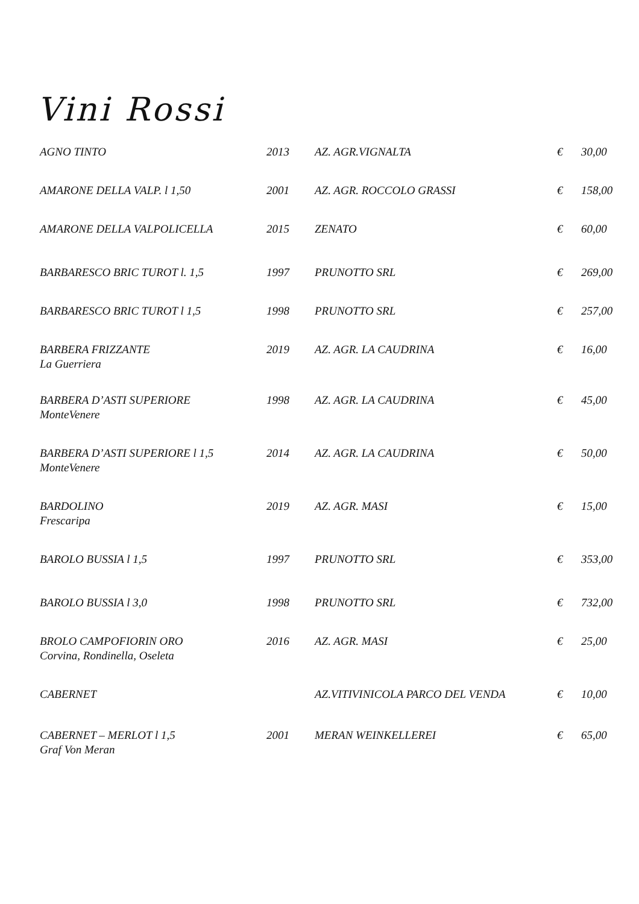Vini Rossi
| AGNO TINTO | 2013 | AZ. AGR.VIGNALTA | € | 30,00 |
| AMARONE DELLA VALP. l 1,50 | 2001 | AZ. AGR. ROCCOLO GRASSI | € | 158,00 |
| AMARONE DELLA VALPOLICELLA | 2015 | ZENATO | € | 60,00 |
| BARBARESCO BRIC TUROT l. 1,5 | 1997 | PRUNOTTO SRL | € | 269,00 |
| BARBARESCO BRIC TUROT l 1,5 | 1998 | PRUNOTTO SRL | € | 257,00 |
| BARBERA FRIZZANTE La Guerriera | 2019 | AZ. AGR. LA CAUDRINA | € | 16,00 |
| BARBERA D’ASTI SUPERIORE MonteVenere | 1998 | AZ. AGR. LA CAUDRINA | € | 45,00 |
| BARBERA D’ASTI SUPERIORE l 1,5 MonteVenere | 2014 | AZ. AGR. LA CAUDRINA | € | 50,00 |
| BARDOLINO Frescaripa | 2019 | AZ. AGR. MASI | € | 15,00 |
| BAROLO BUSSIA l 1,5 | 1997 | PRUNOTTO SRL | € | 353,00 |
| BAROLO BUSSIA l 3,0 | 1998 | PRUNOTTO SRL | € | 732,00 |
| BROLO CAMPOFIORIN ORO Corvina, Rondinella, Oseleta | 2016 | AZ. AGR. MASI | € | 25,00 |
| CABERNET | | AZ.VITIVINICOLA PARCO DEL VENDA | € | 10,00 |
| CABERNET – MERLOT l 1,5 Graf Von Meran | 2001 | MERAN WEINKELLEREI | € | 65,00 |